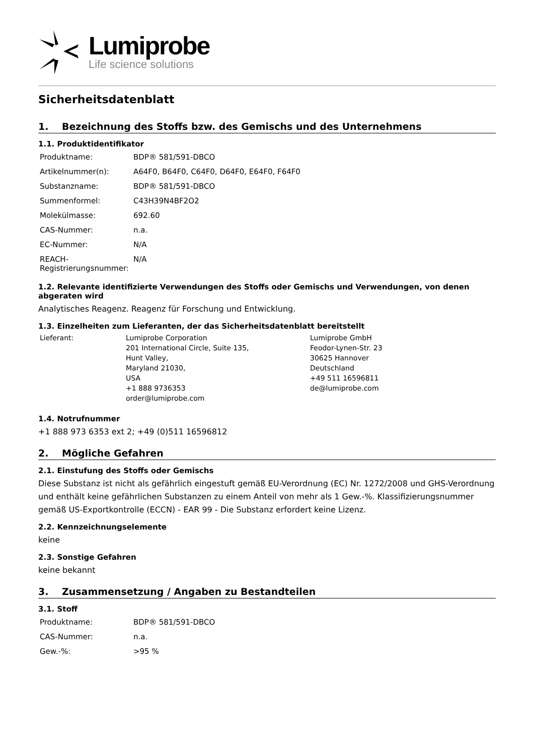Lumiprobe
Life science solutions
Sicherheitsdatenblatt
1. Bezeichnung des Stoffs bzw. des Gemischs und des Unternehmens
1.1. Produktidentifikator
| Produktname: | BDP® 581/591-DBCO |
| Artikelnummer(n): | A64F0, B64F0, C64F0, D64F0, E64F0, F64F0 |
| Substanzname: | BDP® 581/591-DBCO |
| Summenformel: | C43H39N4BF2O2 |
| Molekülmasse: | 692.60 |
| CAS-Nummer: | n.a. |
| EC-Nummer: | N/A |
| REACH-Registrierungsnummer: | N/A |
1.2. Relevante identifizierte Verwendungen des Stoffs oder Gemischs und Verwendungen, von denen abgeraten wird
Analytisches Reagenz. Reagenz für Forschung und Entwicklung.
1.3. Einzelheiten zum Lieferanten, der das Sicherheitsdatenblatt bereitstellt
| Lieferant: | Lumiprobe Corporation 201 International Circle, Suite 135, Hunt Valley, Maryland 21030, USA +1 888 9736353 order@lumiprobe.com | Lumiprobe GmbH Feodor-Lynen-Str. 23 30625 Hannover Deutschland +49 511 16596811 de@lumiprobe.com |
1.4. Notrufnummer
+1 888 973 6353 ext 2; +49 (0)511 16596812
2. Mögliche Gefahren
2.1. Einstufung des Stoffs oder Gemischs
Diese Substanz ist nicht als gefährlich eingestuft gemäß EU-Verordnung (EC) Nr. 1272/2008 und GHS-Verordnung und enthält keine gefährlichen Substanzen zu einem Anteil von mehr als 1 Gew.-%. Klassifizierungsnummer gemäß US-Exportkontrolle (ECCN) - EAR 99 - Die Substanz erfordert keine Lizenz.
2.2. Kennzeichnungselemente
keine
2.3. Sonstige Gefahren
keine bekannt
3. Zusammensetzung / Angaben zu Bestandteilen
3.1. Stoff
| Produktname: | BDP® 581/591-DBCO |
| CAS-Nummer: | n.a. |
| Gew.-%: | >95 % |